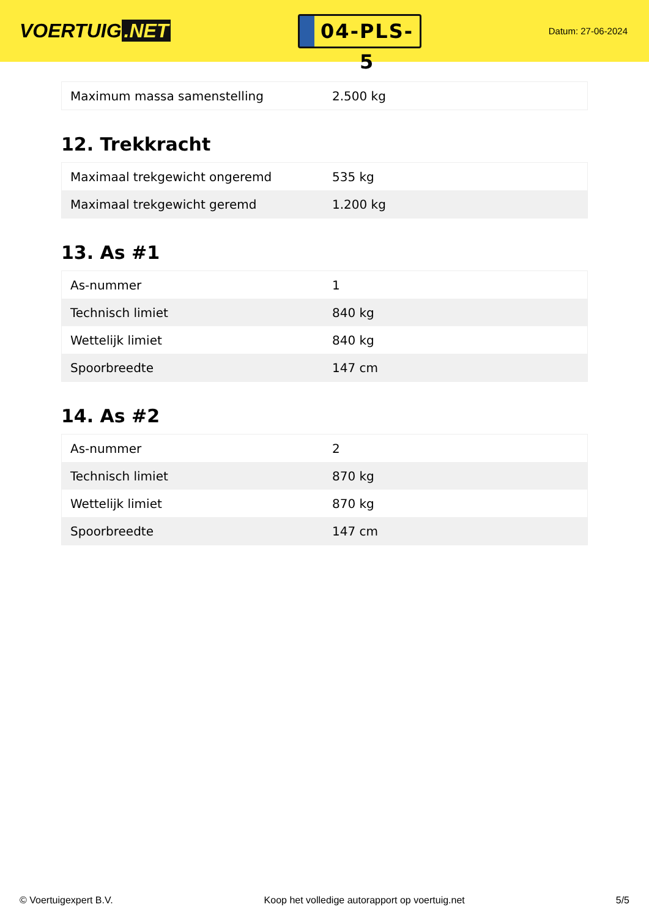VOERTUIG.NET
04-PLS-5
Datum: 27-06-2024
| Maximum massa samenstelling | 2.500 kg |
12. Trekkracht
| Maximaal trekgewicht ongeremd | 535 kg |
| Maximaal trekgewicht geremd | 1.200 kg |
13. As #1
| As-nummer | 1 |
| Technisch limiet | 840 kg |
| Wettelijk limiet | 840 kg |
| Spoorbreedte | 147 cm |
14. As #2
| As-nummer | 2 |
| Technisch limiet | 870 kg |
| Wettelijk limiet | 870 kg |
| Spoorbreedte | 147 cm |
© Voertuigexpert B.V. Koop het volledige autorapport op voertuig.net 5/5